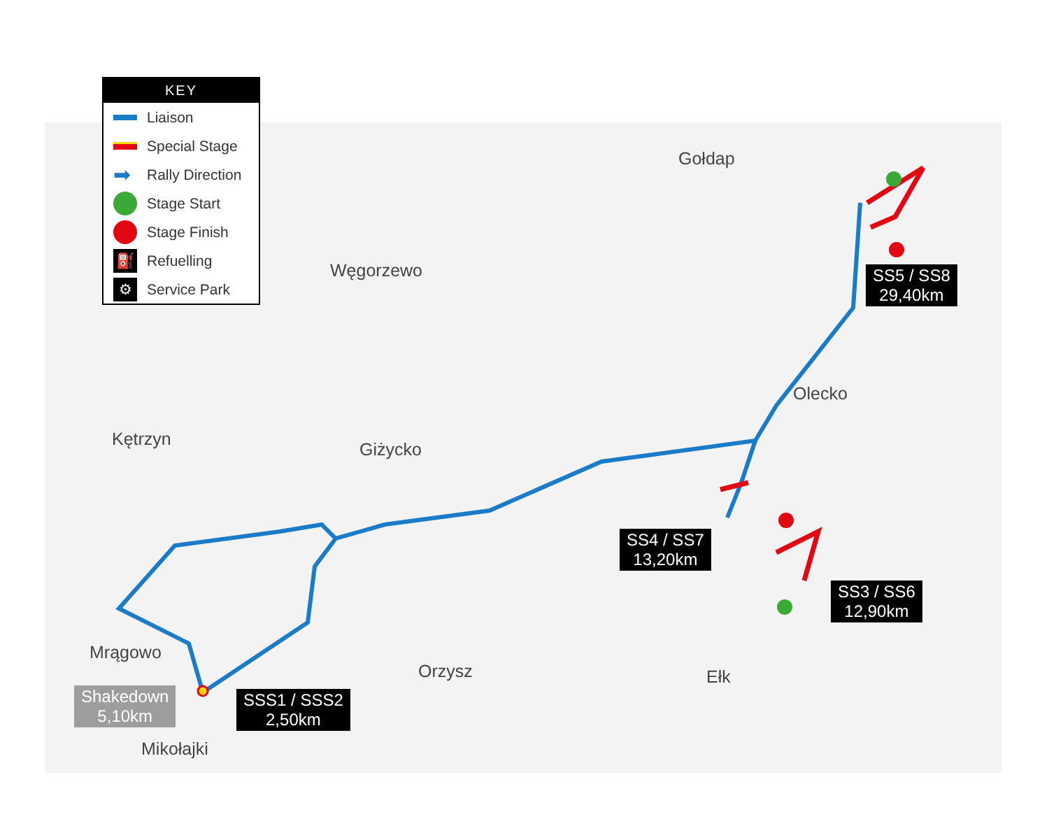KEY
Liaison
Special Stage
➡ Rally Direction
Stage Start
Stage Finish
⛽ Refuelling
⚙ Service Park
Gołdap
Węgorzewo
Olecko
Kętrzyn
Giżycko
Mrągowo
Orzysz Ełk
Mikołajki
SS5 / SS8
29,40km
SS4 / SS7
13,20km
SS3 / SS6
12,90km
SSS1 / SSS2
2,50km
Shakedown
5,10km